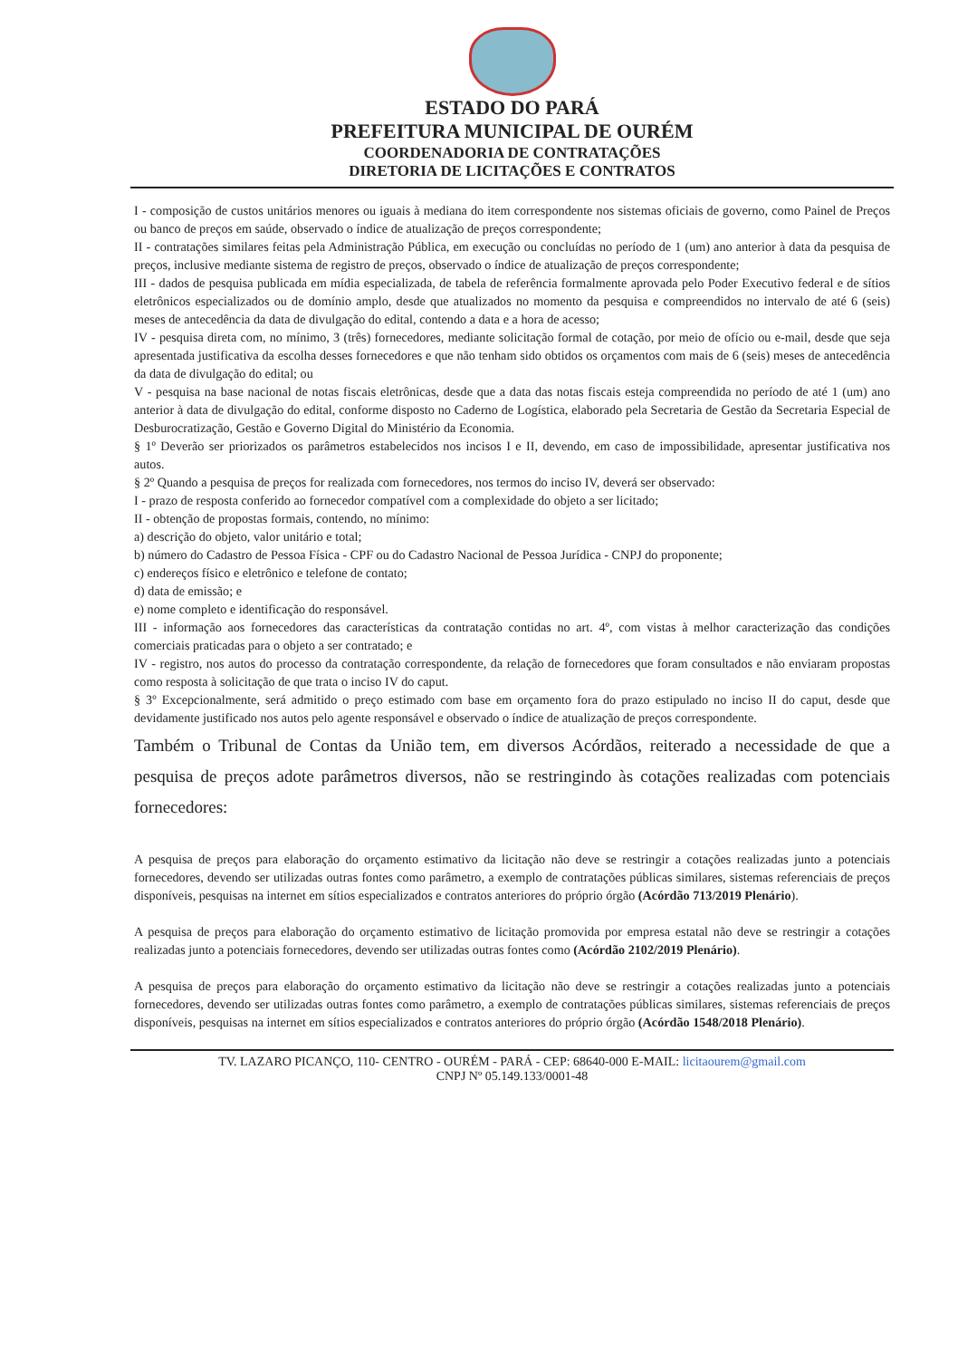ESTADO DO PARÁ
PREFEITURA MUNICIPAL DE OURÉM
COORDENADORIA DE CONTRATAÇÕES
DIRETORIA DE LICITAÇÕES E CONTRATOS
I - composição de custos unitários menores ou iguais à mediana do item correspondente nos sistemas oficiais de governo, como Painel de Preços ou banco de preços em saúde, observado o índice de atualização de preços correspondente;
II - contratações similares feitas pela Administração Pública, em execução ou concluídas no período de 1 (um) ano anterior à data da pesquisa de preços, inclusive mediante sistema de registro de preços, observado o índice de atualização de preços correspondente;
III - dados de pesquisa publicada em mídia especializada, de tabela de referência formalmente aprovada pelo Poder Executivo federal e de sítios eletrônicos especializados ou de domínio amplo, desde que atualizados no momento da pesquisa e compreendidos no intervalo de até 6 (seis) meses de antecedência da data de divulgação do edital, contendo a data e a hora de acesso;
IV - pesquisa direta com, no mínimo, 3 (três) fornecedores, mediante solicitação formal de cotação, por meio de ofício ou e-mail, desde que seja apresentada justificativa da escolha desses fornecedores e que não tenham sido obtidos os orçamentos com mais de 6 (seis) meses de antecedência da data de divulgação do edital; ou
V - pesquisa na base nacional de notas fiscais eletrônicas, desde que a data das notas fiscais esteja compreendida no período de até 1 (um) ano anterior à data de divulgação do edital, conforme disposto no Caderno de Logística, elaborado pela Secretaria de Gestão da Secretaria Especial de Desburocratização, Gestão e Governo Digital do Ministério da Economia.
§ 1º Deverão ser priorizados os parâmetros estabelecidos nos incisos I e II, devendo, em caso de impossibilidade, apresentar justificativa nos autos.
§ 2º Quando a pesquisa de preços for realizada com fornecedores, nos termos do inciso IV, deverá ser observado:
I - prazo de resposta conferido ao fornecedor compatível com a complexidade do objeto a ser licitado;
II - obtenção de propostas formais, contendo, no mínimo:
a) descrição do objeto, valor unitário e total;
b) número do Cadastro de Pessoa Física - CPF ou do Cadastro Nacional de Pessoa Jurídica - CNPJ do proponente;
c) endereços físico e eletrônico e telefone de contato;
d) data de emissão; e
e) nome completo e identificação do responsável.
III - informação aos fornecedores das características da contratação contidas no art. 4º, com vistas à melhor caracterização das condições comerciais praticadas para o objeto a ser contratado; e
IV - registro, nos autos do processo da contratação correspondente, da relação de fornecedores que foram consultados e não enviaram propostas como resposta à solicitação de que trata o inciso IV do caput.
§ 3º Excepcionalmente, será admitido o preço estimado com base em orçamento fora do prazo estipulado no inciso II do caput, desde que devidamente justificado nos autos pelo agente responsável e observado o índice de atualização de preços correspondente.
Também o Tribunal de Contas da União tem, em diversos Acórdãos, reiterado a necessidade de que a pesquisa de preços adote parâmetros diversos, não se restringindo às cotações realizadas com potenciais fornecedores:
A pesquisa de preços para elaboração do orçamento estimativo da licitação não deve se restringir a cotações realizadas junto a potenciais fornecedores, devendo ser utilizadas outras fontes como parâmetro, a exemplo de contratações públicas similares, sistemas referenciais de preços disponíveis, pesquisas na internet em sítios especializados e contratos anteriores do próprio órgão (Acórdão 713/2019 Plenário).
A pesquisa de preços para elaboração do orçamento estimativo de licitação promovida por empresa estatal não deve se restringir a cotações realizadas junto a potenciais fornecedores, devendo ser utilizadas outras fontes como (Acórdão 2102/2019 Plenário).
A pesquisa de preços para elaboração do orçamento estimativo da licitação não deve se restringir a cotações realizadas junto a potenciais fornecedores, devendo ser utilizadas outras fontes como parâmetro, a exemplo de contratações públicas similares, sistemas referenciais de preços disponíveis, pesquisas na internet em sítios especializados e contratos anteriores do próprio órgão (Acórdão 1548/2018 Plenário).
TV. LAZARO PICANÇO, 110- CENTRO - OURÉM - PARÁ - CEP: 68640-000 E-MAIL: licitaourem@gmail.com
CNPJ Nº 05.149.133/0001-48